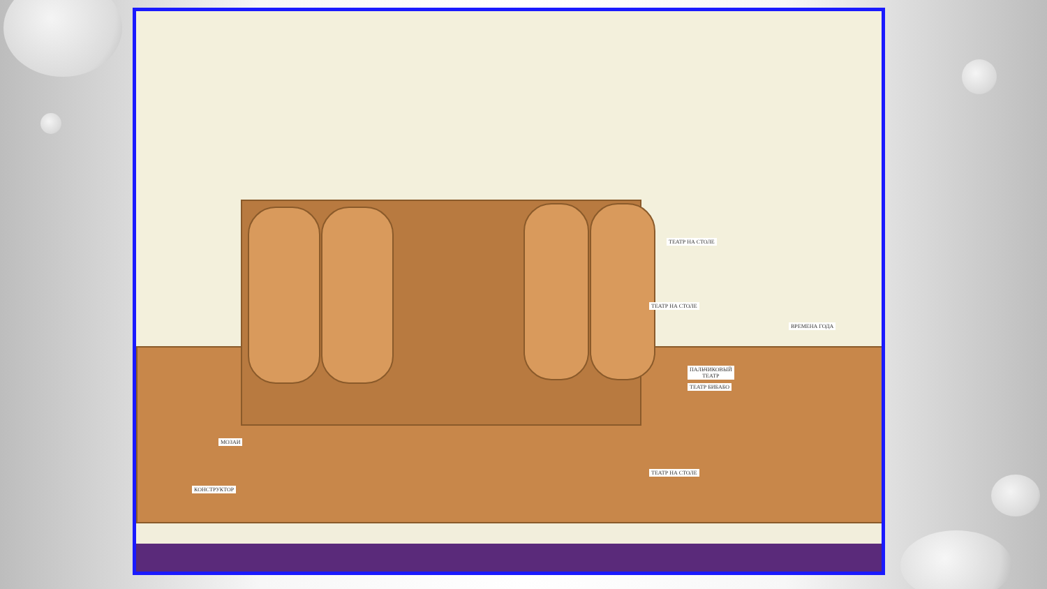ТЕАТР НА СТОЛЕ
ТЕАТР НА СТОЛЕ
ВРЕМЕНА ГОДА
ПАЛЬЧИКОВЫЙ
ТЕАТР
ТЕАТР БИБАБО
МОЗАИ
КОНСТРУКТОР
ТЕАТР НА СТОЛЕ